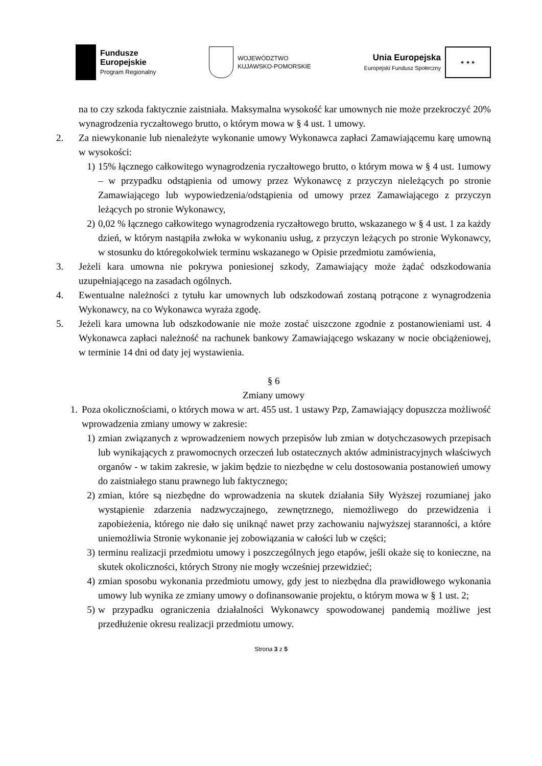Fundusze
Europejskie
Program Regionalny
WOJEWÓDZTWO
KUJAWSKO-POMORSKIE
Unia Europejska
Europejski Fundusz Społeczny
★ ★ ★
na to czy szkoda faktycznie zaistniała. Maksymalna wysokość kar umownych nie może przekroczyć 20% wynagrodzenia ryczałtowego brutto, o którym mowa w § 4 ust. 1 umowy.
2. Za niewykonanie lub nienależyte wykonanie umowy Wykonawca zapłaci Zamawiającemu karę umowną w wysokości:
1) 15% łącznego całkowitego wynagrodzenia ryczałtowego brutto, o którym mowa w § 4 ust. 1umowy – w przypadku odstąpienia od umowy przez Wykonawcę z przyczyn nieleżących po stronie Zamawiającego lub wypowiedzenia/odstąpienia od umowy przez Zamawiającego z przyczyn leżących po stronie Wykonawcy,
2) 0,02 % łącznego całkowitego wynagrodzenia ryczałtowego brutto, wskazanego w § 4 ust. 1 za każdy dzień, w którym nastąpiła zwłoka w wykonaniu usług, z przyczyn leżących po stronie Wykonawcy, w stosunku do któregokolwiek terminu wskazanego w Opisie przedmiotu zamówienia,
3. Jeżeli kara umowna nie pokrywa poniesionej szkody, Zamawiający może żądać odszkodowania uzupełniającego na zasadach ogólnych.
4. Ewentualne należności z tytułu kar umownych lub odszkodowań zostaną potrącone z wynagrodzenia Wykonawcy, na co Wykonawca wyraża zgodę.
5. Jeżeli kara umowna lub odszkodowanie nie może zostać uiszczone zgodnie z postanowieniami ust. 4 Wykonawca zapłaci należność na rachunek bankowy Zamawiającego wskazany w nocie obciążeniowej, w terminie 14 dni od daty jej wystawienia.
§ 6
Zmiany umowy
1. Poza okolicznościami, o których mowa w art. 455 ust. 1 ustawy Pzp, Zamawiający dopuszcza możliwość wprowadzenia zmiany umowy w zakresie:
1) zmian związanych z wprowadzeniem nowych przepisów lub zmian w dotychczasowych przepisach lub wynikających z prawomocnych orzeczeń lub ostatecznych aktów administracyjnych właściwych organów - w takim zakresie, w jakim będzie to niezbędne w celu dostosowania postanowień umowy do zaistniałego stanu prawnego lub faktycznego;
2) zmian, które są niezbędne do wprowadzenia na skutek działania Siły Wyższej rozumianej jako wystąpienie zdarzenia nadzwyczajnego, zewnętrznego, niemożliwego do przewidzenia i zapobieżenia, którego nie dało się uniknąć nawet przy zachowaniu najwyższej staranności, a które uniemożliwia Stronie wykonanie jej zobowiązania w całości lub w części;
3) terminu realizacji przedmiotu umowy i poszczególnych jego etapów, jeśli okaże się to konieczne, na skutek okoliczności, których Strony nie mogły wcześniej przewidzieć;
4) zmian sposobu wykonania przedmiotu umowy, gdy jest to niezbędna dla prawidłowego wykonania umowy lub wynika ze zmiany umowy o dofinansowanie projektu, o którym mowa w § 1 ust. 2;
5) w przypadku ograniczenia działalności Wykonawcy spowodowanej pandemią możliwe jest przedłużenie okresu realizacji przedmiotu umowy.
Strona 3 z 5